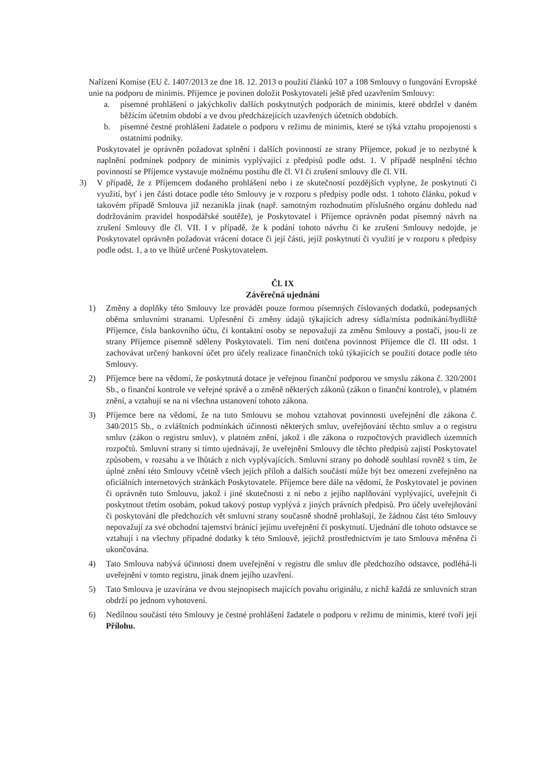Nařízení Komise (EU č. 1407/2013 ze dne 18. 12. 2013 o použití článků 107 a 108 Smlouvy o fungování Evropské unie na podporu de minimis. Příjemce je povinen doložit Poskytovateli ještě před uzavřením Smlouvy:
a. písemné prohlášení o jakýchkoliv dalších poskytnutých podporách de minimis, které obdržel v daném běžícím účetním období a ve dvou předcházejících uzavřených účetních obdobích.
b. písemné čestné prohlášení žadatele o podporu v režimu de minimis, které se týká vztahu propojenosti s ostatními podniky.
Poskytovatel je oprávněn požadovat splnění i dalších povinností ze strany Příjemce, pokud je to nezbytné k naplnění podmínek podpory de minimis vyplývající z předpisů podle odst. 1. V případě nesplnění těchto povinností se Příjemce vystavuje možnému postihu dle čl. VI či zrušení smlouvy dle čl. VII.
3) V případě, že z Příjemcem dodaného prohlášení nebo i ze skutečností pozdějších vyplyne, že poskytnutí či využití, byť i jen části dotace podle této Smlouvy je v rozporu s předpisy podle odst. 1 tohoto článku, pokud v takovém případě Smlouva již nezanikla jinak (např. samotným rozhodnutím příslušného orgánu dohledu nad dodržováním pravidel hospodářské soutěže), je Poskytovatel i Příjemce oprávněn podat písemný návrh na zrušení Smlouvy dle čl. VII. I v případě, že k podání tohoto návrhu či ke zrušení Smlouvy nedojde, je Poskytovatel oprávněn požadovat vrácení dotace či její části, jejíž poskytnutí či využití je v rozporu s předpisy podle odst. 1, a to ve lhůtě určené Poskytovatelem.
Čl. IX
Závěrečná ujednání
1) Změny a doplňky této Smlouvy lze provádět pouze formou písemných číslovaných dodatků, podepsaných oběma smluvními stranami. Upřesnění či změny údajů týkajících adresy sídla/místa podnikání/bydliště Příjemce, čísla bankovního účtu, či kontaktní osoby se nepovažují za změnu Smlouvy a postačí, jsou-li ze strany Příjemce písemně sděleny Poskytovateli. Tím není dotčena povinnost Příjemce dle čl. III odst. 1 zachovávat určený bankovní účet pro účely realizace finančních toků týkajících se použití dotace podle této Smlouvy.
2) Příjemce bere na vědomí, že poskytnutá dotace je veřejnou finanční podporou ve smyslu zákona č. 320/2001 Sb., o finanční kontrole ve veřejné správě a o změně některých zákonů (zákon o finanční kontrole), v platném znění, a vztahují se na ni všechna ustanovení tohoto zákona.
3) Příjemce bere na vědomí, že na tuto Smlouvu se mohou vztahovat povinnosti uveřejnění dle zákona č. 340/2015 Sb., o zvláštních podmínkách účinnosti některých smluv, uveřejňování těchto smluv a o registru smluv (zákon o registru smluv), v platném znění, jakož i dle zákona o rozpočtových pravidlech územních rozpočtů. Smluvní strany si tímto ujednávají, že uveřejnění Smlouvy dle těchto předpisů zajistí Poskytovatel způsobem, v rozsahu a ve lhůtách z nich vyplývajících. Smluvní strany po dohodě souhlasí rovněž s tím, že úplné znění této Smlouvy včetně všech jejích příloh a dalších součástí může být bez omezení zveřejněno na oficiálních internetových stránkách Poskytovatele. Příjemce bere dále na vědomí, že Poskytovatel je povinen či oprávněn tuto Smlouvu, jakož i jiné skutečnosti z ní nebo z jejího naplňování vyplývající, uveřejnit či poskytnout třetím osobám, pokud takový postup vyplývá z jiných právních předpisů. Pro účely uveřejňování či poskytování dle předchozích vět smluvní strany současně shodně prohlašují, že žádnou část této Smlouvy nepovažují za své obchodní tajemství bránící jejímu uveřejnění či poskytnutí. Ujednání dle tohoto odstavce se vztahují i na všechny případné dodatky k této Smlouvě, jejichž prostřednictvím je tato Smlouva měněna či ukončována.
4) Tato Smlouva nabývá účinnosti dnem uveřejnění v registru dle smluv dle předchozího odstavce, podléhá-li uveřejnění v tomto registru, jinak dnem jejího uzavření.
5) Tato Smlouva je uzavírána ve dvou stejnopisech majících povahu originálu, z nichž každá ze smluvních stran obdrží po jednom vyhotovení.
6) Nedílnou součástí této Smlouvy je čestné prohlášení žadatele o podporu v režimu de minimis, které tvoří její Přílohu.